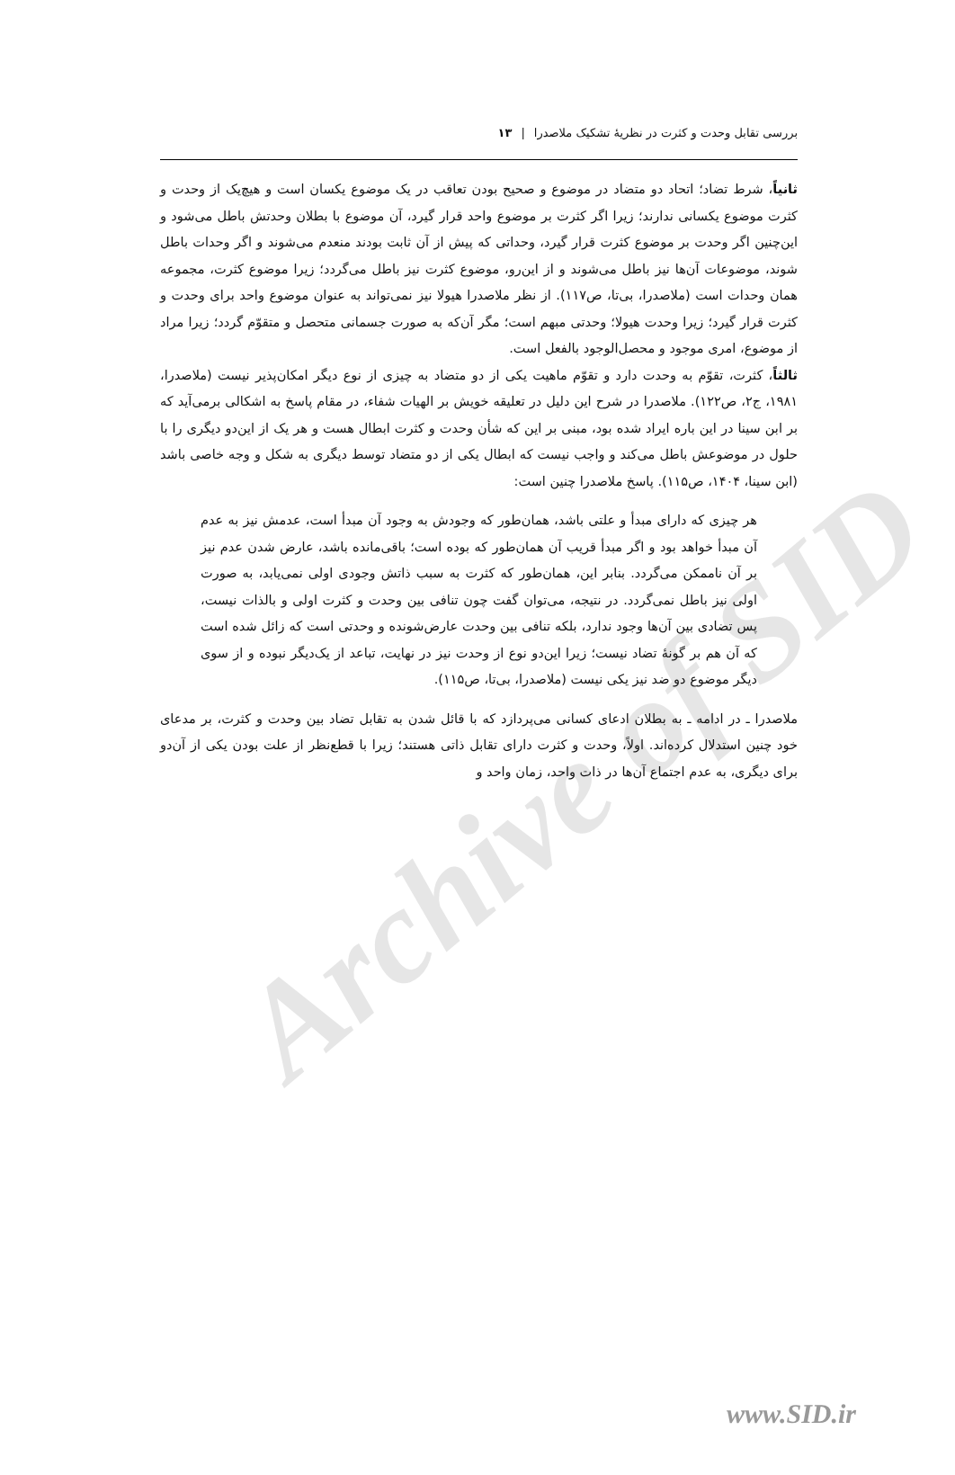Archive of SID
بررسی تقابل وحدت و کثرت در نظریهٔ تشکیک ملاصدرا | ۱۳
ثانیاً، شرط تضاد؛ اتحاد دو متضاد در موضوع و صحیح بودن تعاقب در یک موضوع یکسان است و هیچ‌یک از وحدت و کثرت موضوع یکسانی ندارند؛ زیرا اگر کثرت بر موضوع واحد قرار گیرد، آن موضوع با بطلان وحدتش باطل می‌شود و این‌چنین اگر وحدت بر موضوع کثرت قرار گیرد، وحداتی که پیش از آن ثابت بودند منعدم می‌شوند و اگر وحدات باطل شوند، موضوعات آن‌ها نیز باطل می‌شوند و از این‌رو، موضوع کثرت نیز باطل می‌گردد؛ زیرا موضوع کثرت، مجموعه همان وحدات است (ملاصدرا، بی‌تا، ص۱۱۷). از نظر ملاصدرا هیولا نیز نمی‌تواند به عنوان موضوع واحد برای وحدت و کثرت قرار گیرد؛ زیرا وحدت هیولا؛ وحدتی مبهم است؛ مگر آن‌که به صورت جسمانی متحصل و متقوّم گردد؛ زیرا مراد از موضوع، امری موجود و محصل‌الوجود بالفعل است.
ثالثاً، کثرت، تقوّم به وحدت دارد و تقوّم ماهیت یکی از دو متضاد به چیزی از نوع دیگر امکان‌پذیر نیست (ملاصدرا، ۱۹۸۱، ج۲، ص۱۲۲). ملاصدرا در شرح این دلیل در تعلیقه خویش بر الهیات شفاء، در مقام پاسخ به اشکالی برمی‌آید که بر ابن سینا در این باره ایراد شده بود، مبنی بر این که شأن وحدت و کثرت ابطال هست و هر یک از این‌دو دیگری را با حلول در موضوعش باطل می‌کند و واجب نیست که ابطال یکی از دو متضاد توسط دیگری به شکل و وجه خاصی باشد (ابن سینا، ۱۴۰۴، ص۱۱۵). پاسخ ملاصدرا چنین است:
هر چیزی که دارای مبدأ و علتی باشد، همان‌طور که وجودش به وجود آن مبدأ است، عدمش نیز به عدم آن مبدأ خواهد بود و اگر مبدأ قریب آن همان‌طور که بوده است؛ باقی‌مانده باشد، عارض شدن عدم نیز بر آن ناممکن می‌گردد. بنابر این، همان‌طور که کثرت به سبب ذاتش وجودی اولی نمی‌یابد، به صورت اولی نیز باطل نمی‌گردد. در نتیجه، می‌توان گفت چون تنافی بین وحدت و کثرت اولی و بالذات نیست، پس تضادی بین آن‌ها وجود ندارد، بلکه تنافی بین وحدت عارض‌شونده و وحدتی است که زائل شده است که آن هم بر گونهٔ تضاد نیست؛ زیرا این‌دو نوع از وحدت نیز در نهایت، تباعد از یک‌دیگر نبوده و از سوی دیگر موضوع دو ضد نیز یکی نیست (ملاصدرا، بی‌تا، ص۱۱۵).
ملاصدرا ـ در ادامه ـ به بطلان ادعای کسانی می‌پردازد که با قائل شدن به تقابل تضاد بین وحدت و کثرت، بر مدعای خود چنین استدلال کرده‌اند. اولاً، وحدت و کثرت دارای تقابل ذاتی هستند؛ زیرا با قطع‌نظر از علت بودن یکی از آن‌دو برای دیگری، به عدم اجتماع آن‌ها در ذات واحد، زمان واحد و
www.SID.ir